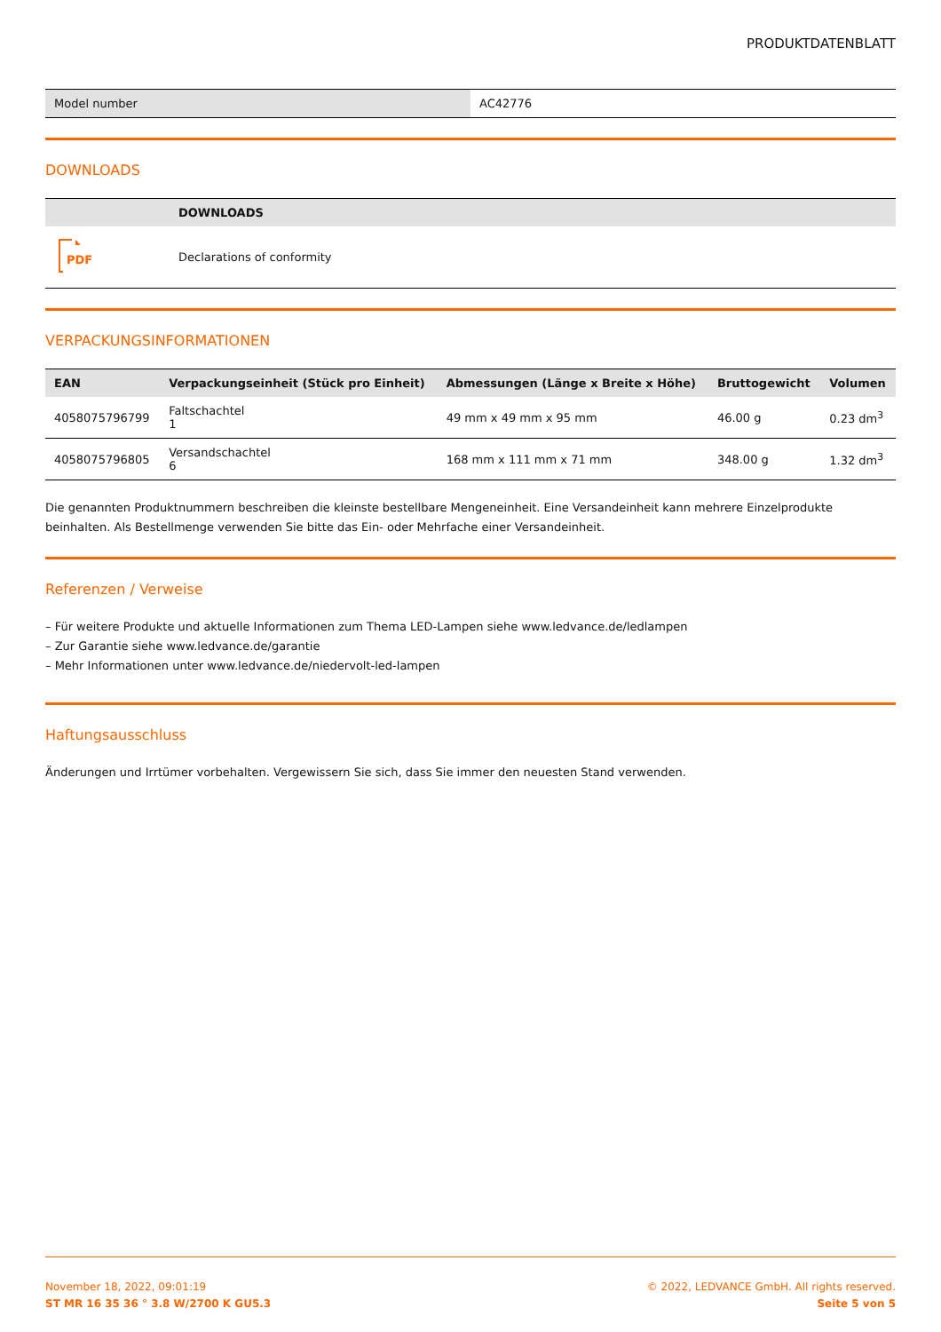PRODUKTDATENBLATT
| Model number | AC42776 |
DOWNLOADS
| | DOWNLOADS |
| --- | --- |
| PDF | Declarations of conformity |
VERPACKUNGSINFORMATIONEN
| EAN | Verpackungseinheit (Stück pro Einheit) | Abmessungen (Länge x Breite x Höhe) | Bruttogewicht | Volumen |
| --- | --- | --- | --- | --- |
| 4058075796799 | Faltschachtel 1 | 49 mm x 49 mm x 95 mm | 46.00 g | 0.23 dm<sup>3</sup> |
| 4058075796805 | Versandschachtel 6 | 168 mm x 111 mm x 71 mm | 348.00 g | 1.32 dm<sup>3</sup> |
Die genannten Produktnummern beschreiben die kleinste bestellbare Mengeneinheit. Eine Versandeinheit kann mehrere Einzelprodukte beinhalten. Als Bestellmenge verwenden Sie bitte das Ein- oder Mehrfache einer Versandeinheit.
Referenzen / Verweise
– Für weitere Produkte und aktuelle Informationen zum Thema LED-Lampen siehe www.ledvance.de/ledlampen
– Zur Garantie siehe www.ledvance.de/garantie
– Mehr Informationen unter www.ledvance.de/niedervolt-led-lampen
Haftungsausschluss
Änderungen und Irrtümer vorbehalten. Vergewissern Sie sich, dass Sie immer den neuesten Stand verwenden.
November 18, 2022, 09:01:19
ST MR 16 35 36 ° 3.8 W/2700 K GU5.3
© 2022, LEDVANCE GmbH. All rights reserved.
Seite 5 von 5